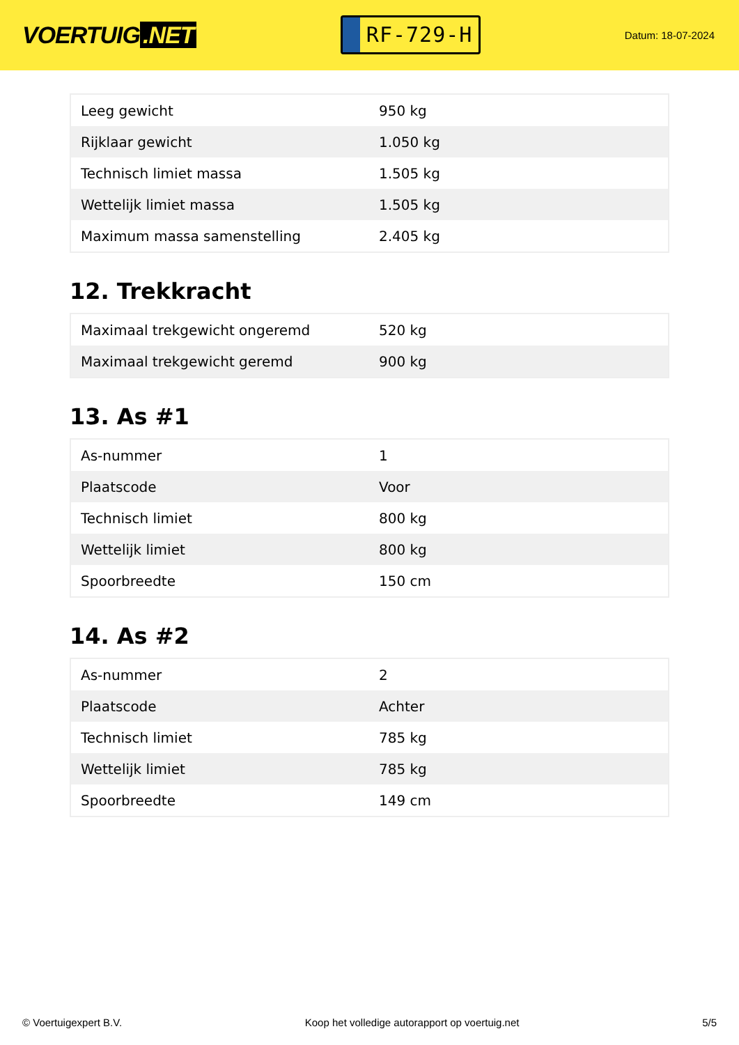VOERTUIG.NET
RF-729-H
Datum: 18-07-2024
| Leeg gewicht | 950 kg |
| Rijklaar gewicht | 1.050 kg |
| Technisch limiet massa | 1.505 kg |
| Wettelijk limiet massa | 1.505 kg |
| Maximum massa samenstelling | 2.405 kg |
12. Trekkracht
| Maximaal trekgewicht ongeremd | 520 kg |
| Maximaal trekgewicht geremd | 900 kg |
13. As #1
| As-nummer | 1 |
| Plaatscode | Voor |
| Technisch limiet | 800 kg |
| Wettelijk limiet | 800 kg |
| Spoorbreedte | 150 cm |
14. As #2
| As-nummer | 2 |
| Plaatscode | Achter |
| Technisch limiet | 785 kg |
| Wettelijk limiet | 785 kg |
| Spoorbreedte | 149 cm |
© Voertuigexpert B.V. Koop het volledige autorapport op voertuig.net 5/5